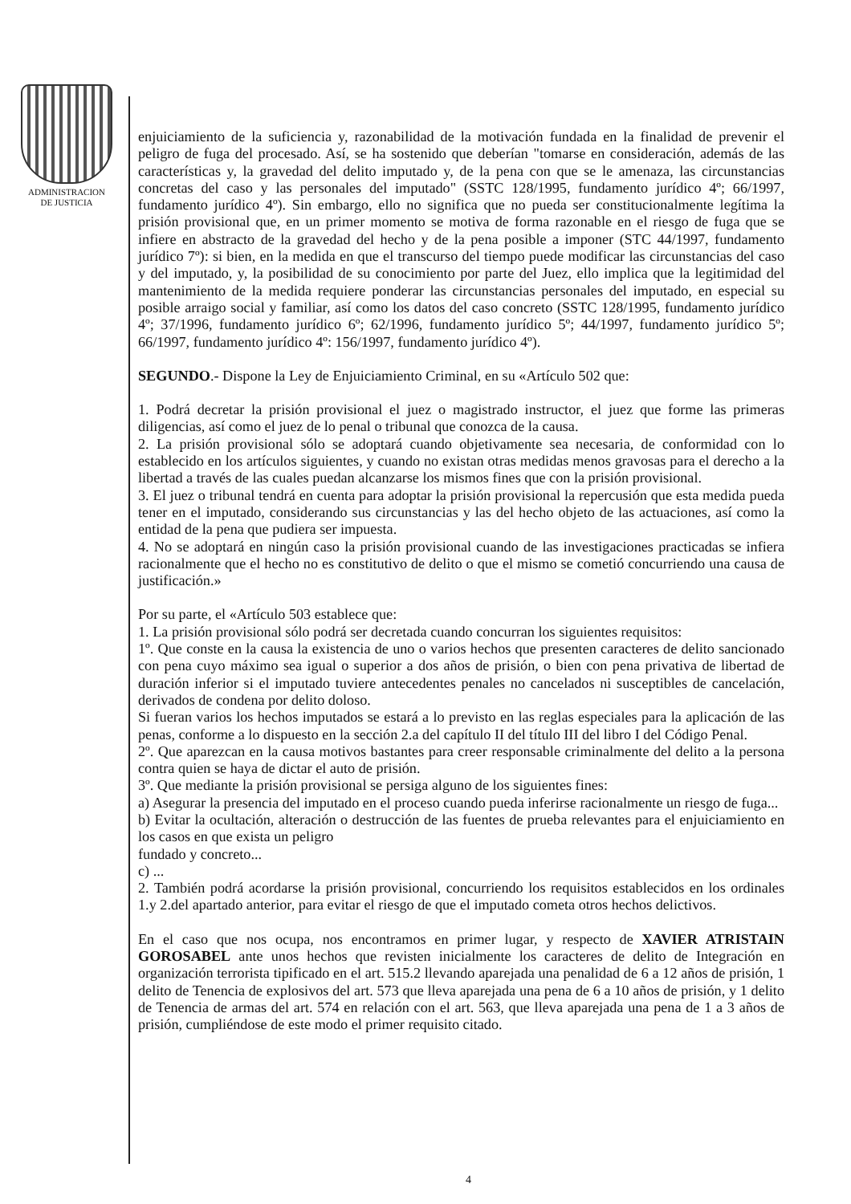ADMINISTRACION
DE JUSTICIA
enjuiciamiento de la suficiencia y, razonabilidad de la motivación fundada en la finalidad de prevenir el peligro de fuga del procesado. Así, se ha sostenido que deberían "tomarse en consideración, además de las características y, la gravedad del delito imputado y, de la pena con que se le amenaza, las circunstancias concretas del caso y las personales del imputado" (SSTC 128/1995, fundamento jurídico 4º; 66/1997, fundamento jurídico 4º). Sin embargo, ello no significa que no pueda ser constitucionalmente legítima la prisión provisional que, en un primer momento se motiva de forma razonable en el riesgo de fuga que se infiere en abstracto de la gravedad del hecho y de la pena posible a imponer (STC 44/1997, fundamento jurídico 7º): si bien, en la medida en que el transcurso del tiempo puede modificar las circunstancias del caso y del imputado, y, la posibilidad de su conocimiento por parte del Juez, ello implica que la legitimidad del mantenimiento de la medida requiere ponderar las circunstancias personales del imputado, en especial su posible arraigo social y familiar, así como los datos del caso concreto (SSTC 128/1995, fundamento jurídico 4º; 37/1996, fundamento jurídico 6º; 62/1996, fundamento jurídico 5º; 44/1997, fundamento jurídico 5º; 66/1997, fundamento jurídico 4º: 156/1997, fundamento jurídico 4º).
SEGUNDO.- Dispone la Ley de Enjuiciamiento Criminal, en su «Artículo 502 que:
1. Podrá decretar la prisión provisional el juez o magistrado instructor, el juez que forme las primeras diligencias, así como el juez de lo penal o tribunal que conozca de la causa.
2. La prisión provisional sólo se adoptará cuando objetivamente sea necesaria, de conformidad con lo establecido en los artículos siguientes, y cuando no existan otras medidas menos gravosas para el derecho a la libertad a través de las cuales puedan alcanzarse los mismos fines que con la prisión provisional.
3. El juez o tribunal tendrá en cuenta para adoptar la prisión provisional la repercusión que esta medida pueda tener en el imputado, considerando sus circunstancias y las del hecho objeto de las actuaciones, así como la entidad de la pena que pudiera ser impuesta.
4. No se adoptará en ningún caso la prisión provisional cuando de las investigaciones practicadas se infiera racionalmente que el hecho no es constitutivo de delito o que el mismo se cometió concurriendo una causa de justificación.»
Por su parte, el «Artículo 503 establece que:
1. La prisión provisional sólo podrá ser decretada cuando concurran los siguientes requisitos:
1º. Que conste en la causa la existencia de uno o varios hechos que presenten caracteres de delito sancionado con pena cuyo máximo sea igual o superior a dos años de prisión, o bien con pena privativa de libertad de duración inferior si el imputado tuviere antecedentes penales no cancelados ni susceptibles de cancelación, derivados de condena por delito doloso.
Si fueran varios los hechos imputados se estará a lo previsto en las reglas especiales para la aplicación de las penas, conforme a lo dispuesto en la sección 2.a del capítulo II del título III del libro I del Código Penal.
2º. Que aparezcan en la causa motivos bastantes para creer responsable criminalmente del delito a la persona contra quien se haya de dictar el auto de prisión.
3º. Que mediante la prisión provisional se persiga alguno de los siguientes fines:
a) Asegurar la presencia del imputado en el proceso cuando pueda inferirse racionalmente un riesgo de fuga...
b) Evitar la ocultación, alteración o destrucción de las fuentes de prueba relevantes para el enjuiciamiento en los casos en que exista un peligro
fundado y concreto...
c) ...
2. También podrá acordarse la prisión provisional, concurriendo los requisitos establecidos en los ordinales 1.y 2.del apartado anterior, para evitar el riesgo de que el imputado cometa otros hechos delictivos.
En el caso que nos ocupa, nos encontramos en primer lugar, y respecto de XAVIER ATRISTAIN GOROSABEL ante unos hechos que revisten inicialmente los caracteres de delito de Integración en organización terrorista tipificado en el art. 515.2 llevando aparejada una penalidad de 6 a 12 años de prisión, 1 delito de Tenencia de explosivos del art. 573 que lleva aparejada una pena de 6 a 10 años de prisión, y 1 delito de Tenencia de armas del art. 574 en relación con el art. 563, que lleva aparejada una pena de 1 a 3 años de prisión, cumpliéndose de este modo el primer requisito citado.
4